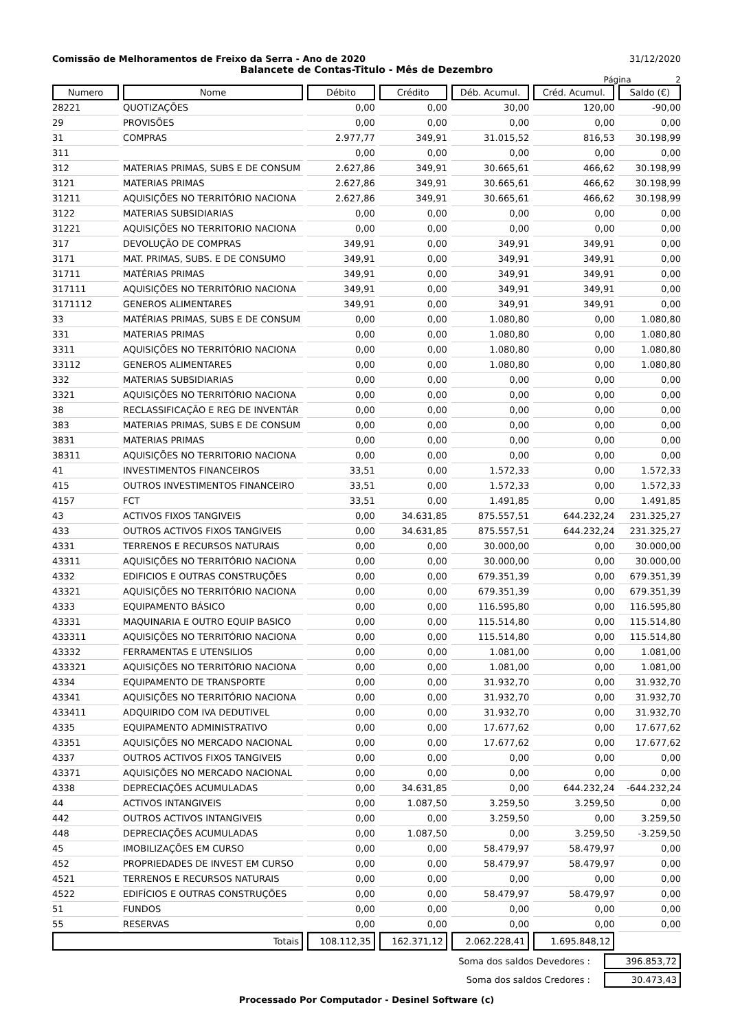Comissão de Melhoramentos de Freixo da Serra - Ano de 2020 31/12/2020
Balancete de Contas-Titulo - Mês de Dezembro
Página 2
| Numero | Nome | Débito | Crédito | Déb. Acumul. | Créd. Acumul. | Saldo (€) |
| --- | --- | --- | --- | --- | --- | --- |
| 28221 | QUOTIZAÇÕES | 0,00 | 0,00 | 30,00 | 120,00 | -90,00 |
| 29 | PROVISÕES | 0,00 | 0,00 | 0,00 | 0,00 | 0,00 |
| 31 | COMPRAS | 2.977,77 | 349,91 | 31.015,52 | 816,53 | 30.198,99 |
| 311 | | 0,00 | 0,00 | 0,00 | 0,00 | 0,00 |
| 312 | MATERIAS PRIMAS, SUBS E DE CONSUM | 2.627,86 | 349,91 | 30.665,61 | 466,62 | 30.198,99 |
| 3121 | MATERIAS PRIMAS | 2.627,86 | 349,91 | 30.665,61 | 466,62 | 30.198,99 |
| 31211 | AQUISIÇÕES NO TERRITÓRIO NACIONA | 2.627,86 | 349,91 | 30.665,61 | 466,62 | 30.198,99 |
| 3122 | MATERIAS SUBSIDIARIAS | 0,00 | 0,00 | 0,00 | 0,00 | 0,00 |
| 31221 | AQUISIÇÕES NO TERRITORIO NACIONA | 0,00 | 0,00 | 0,00 | 0,00 | 0,00 |
| 317 | DEVOLUÇÃO DE COMPRAS | 349,91 | 0,00 | 349,91 | 349,91 | 0,00 |
| 3171 | MAT. PRIMAS, SUBS. E DE CONSUMO | 349,91 | 0,00 | 349,91 | 349,91 | 0,00 |
| 31711 | MATÉRIAS PRIMAS | 349,91 | 0,00 | 349,91 | 349,91 | 0,00 |
| 317111 | AQUISIÇÕES NO TERRITÓRIO NACIONA | 349,91 | 0,00 | 349,91 | 349,91 | 0,00 |
| 3171112 | GENEROS ALIMENTARES | 349,91 | 0,00 | 349,91 | 349,91 | 0,00 |
| 33 | MATÉRIAS PRIMAS, SUBS E DE CONSUM | 0,00 | 0,00 | 1.080,80 | 0,00 | 1.080,80 |
| 331 | MATERIAS PRIMAS | 0,00 | 0,00 | 1.080,80 | 0,00 | 1.080,80 |
| 3311 | AQUISIÇÕES NO TERRITÓRIO NACIONA | 0,00 | 0,00 | 1.080,80 | 0,00 | 1.080,80 |
| 33112 | GENEROS ALIMENTARES | 0,00 | 0,00 | 1.080,80 | 0,00 | 1.080,80 |
| 332 | MATERIAS SUBSIDIARIAS | 0,00 | 0,00 | 0,00 | 0,00 | 0,00 |
| 3321 | AQUISIÇÕES NO TERRITÓRIO NACIONA | 0,00 | 0,00 | 0,00 | 0,00 | 0,00 |
| 38 | RECLASSIFICAÇÃO E REG DE INVENTÁR | 0,00 | 0,00 | 0,00 | 0,00 | 0,00 |
| 383 | MATERIAS PRIMAS, SUBS E DE CONSUM | 0,00 | 0,00 | 0,00 | 0,00 | 0,00 |
| 3831 | MATERIAS PRIMAS | 0,00 | 0,00 | 0,00 | 0,00 | 0,00 |
| 38311 | AQUISIÇÕES NO TERRITORIO NACIONA | 0,00 | 0,00 | 0,00 | 0,00 | 0,00 |
| 41 | INVESTIMENTOS FINANCEIROS | 33,51 | 0,00 | 1.572,33 | 0,00 | 1.572,33 |
| 415 | OUTROS INVESTIMENTOS FINANCEIRO | 33,51 | 0,00 | 1.572,33 | 0,00 | 1.572,33 |
| 4157 | FCT | 33,51 | 0,00 | 1.491,85 | 0,00 | 1.491,85 |
| 43 | ACTIVOS FIXOS TANGIVEIS | 0,00 | 34.631,85 | 875.557,51 | 644.232,24 | 231.325,27 |
| 433 | OUTROS ACTIVOS FIXOS TANGIVEIS | 0,00 | 34.631,85 | 875.557,51 | 644.232,24 | 231.325,27 |
| 4331 | TERRENOS E RECURSOS NATURAIS | 0,00 | 0,00 | 30.000,00 | 0,00 | 30.000,00 |
| 43311 | AQUISIÇÕES NO TERRITÓRIO NACIONA | 0,00 | 0,00 | 30.000,00 | 0,00 | 30.000,00 |
| 4332 | EDIFICIOS E OUTRAS CONSTRUÇÕES | 0,00 | 0,00 | 679.351,39 | 0,00 | 679.351,39 |
| 43321 | AQUISIÇÕES NO TERRITÓRIO NACIONA | 0,00 | 0,00 | 679.351,39 | 0,00 | 679.351,39 |
| 4333 | EQUIPAMENTO BÁSICO | 0,00 | 0,00 | 116.595,80 | 0,00 | 116.595,80 |
| 43331 | MAQUINARIA E OUTRO EQUIP BASICO | 0,00 | 0,00 | 115.514,80 | 0,00 | 115.514,80 |
| 433311 | AQUISIÇÕES NO TERRITÓRIO NACIONA | 0,00 | 0,00 | 115.514,80 | 0,00 | 115.514,80 |
| 43332 | FERRAMENTAS E UTENSILIOS | 0,00 | 0,00 | 1.081,00 | 0,00 | 1.081,00 |
| 433321 | AQUISIÇÕES NO TERRITÓRIO NACIONA | 0,00 | 0,00 | 1.081,00 | 0,00 | 1.081,00 |
| 4334 | EQUIPAMENTO DE TRANSPORTE | 0,00 | 0,00 | 31.932,70 | 0,00 | 31.932,70 |
| 43341 | AQUISIÇÕES NO TERRITÓRIO NACIONA | 0,00 | 0,00 | 31.932,70 | 0,00 | 31.932,70 |
| 433411 | ADQUIRIDO COM IVA DEDUTIVEL | 0,00 | 0,00 | 31.932,70 | 0,00 | 31.932,70 |
| 4335 | EQUIPAMENTO ADMINISTRATIVO | 0,00 | 0,00 | 17.677,62 | 0,00 | 17.677,62 |
| 43351 | AQUISIÇÕES NO MERCADO NACIONAL | 0,00 | 0,00 | 17.677,62 | 0,00 | 17.677,62 |
| 4337 | OUTROS ACTIVOS FIXOS TANGIVEIS | 0,00 | 0,00 | 0,00 | 0,00 | 0,00 |
| 43371 | AQUISIÇÕES NO MERCADO NACIONAL | 0,00 | 0,00 | 0,00 | 0,00 | 0,00 |
| 4338 | DEPRECIAÇÕES ACUMULADAS | 0,00 | 34.631,85 | 0,00 | 644.232,24 | -644.232,24 |
| 44 | ACTIVOS INTANGIVEIS | 0,00 | 1.087,50 | 3.259,50 | 3.259,50 | 0,00 |
| 442 | OUTROS ACTIVOS INTANGIVEIS | 0,00 | 0,00 | 3.259,50 | 0,00 | 3.259,50 |
| 448 | DEPRECIAÇÕES ACUMULADAS | 0,00 | 1.087,50 | 0,00 | 3.259,50 | -3.259,50 |
| 45 | IMOBILIZAÇÕES EM CURSO | 0,00 | 0,00 | 58.479,97 | 58.479,97 | 0,00 |
| 452 | PROPRIEDADES DE INVEST EM CURSO | 0,00 | 0,00 | 58.479,97 | 58.479,97 | 0,00 |
| 4521 | TERRENOS E RECURSOS NATURAIS | 0,00 | 0,00 | 0,00 | 0,00 | 0,00 |
| 4522 | EDIFÍCIOS E OUTRAS CONSTRUÇÕES | 0,00 | 0,00 | 58.479,97 | 58.479,97 | 0,00 |
| 51 | FUNDOS | 0,00 | 0,00 | 0,00 | 0,00 | 0,00 |
| 55 | RESERVAS | 0,00 | 0,00 | 0,00 | 0,00 | 0,00 |
| Totais | | 108.112,35 | 162.371,12 | 2.062.228,41 | 1.695.848,12 | |
Soma dos saldos Devedores : 396.853,72
Soma dos saldos Credores : 30.473,43
Processado Por Computador - Desinel Software (c)